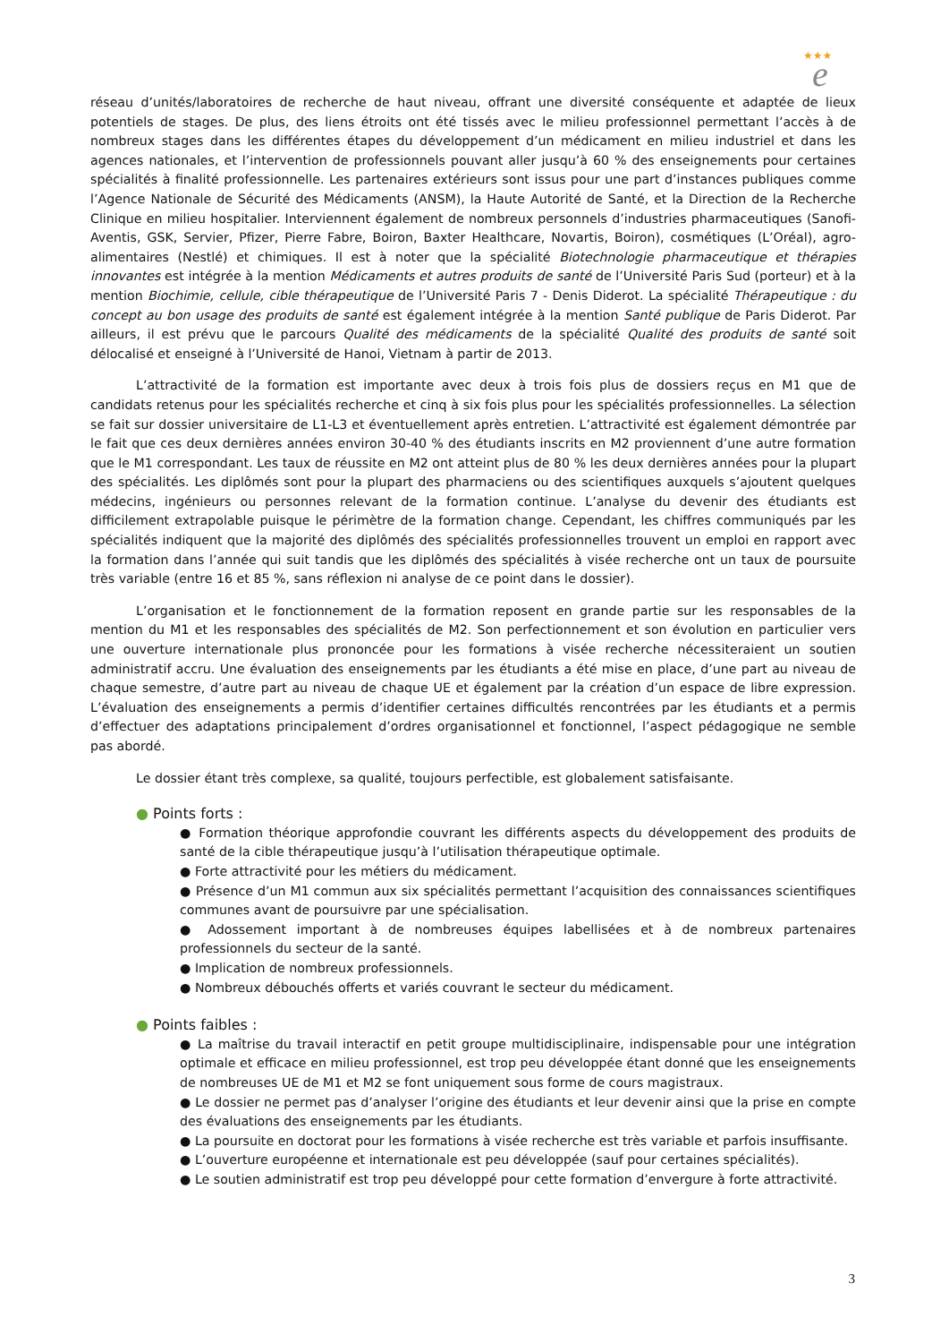★★★
e
réseau d’unités/laboratoires de recherche de haut niveau, offrant une diversité conséquente et adaptée de lieux potentiels de stages. De plus, des liens étroits ont été tissés avec le milieu professionnel permettant l’accès à de nombreux stages dans les différentes étapes du développement d’un médicament en milieu industriel et dans les agences nationales, et l’intervention de professionnels pouvant aller jusqu’à 60 % des enseignements pour certaines spécialités à finalité professionnelle. Les partenaires extérieurs sont issus pour une part d’instances publiques comme l’Agence Nationale de Sécurité des Médicaments (ANSM), la Haute Autorité de Santé, et la Direction de la Recherche Clinique en milieu hospitalier. Interviennent également de nombreux personnels d’industries pharmaceutiques (Sanofi-Aventis, GSK, Servier, Pfizer, Pierre Fabre, Boiron, Baxter Healthcare, Novartis, Boiron), cosmétiques (L’Oréal), agro-alimentaires (Nestlé) et chimiques. Il est à noter que la spécialité Biotechnologie pharmaceutique et thérapies innovantes est intégrée à la mention Médicaments et autres produits de santé de l’Université Paris Sud (porteur) et à la mention Biochimie, cellule, cible thérapeutique de l’Université Paris 7 - Denis Diderot. La spécialité Thérapeutique : du concept au bon usage des produits de santé est également intégrée à la mention Santé publique de Paris Diderot. Par ailleurs, il est prévu que le parcours Qualité des médicaments de la spécialité Qualité des produits de santé soit délocalisé et enseigné à l’Université de Hanoi, Vietnam à partir de 2013.
L’attractivité de la formation est importante avec deux à trois fois plus de dossiers reçus en M1 que de candidats retenus pour les spécialités recherche et cinq à six fois plus pour les spécialités professionnelles. La sélection se fait sur dossier universitaire de L1-L3 et éventuellement après entretien. L’attractivité est également démontrée par le fait que ces deux dernières années environ 30-40 % des étudiants inscrits en M2 proviennent d’une autre formation que le M1 correspondant. Les taux de réussite en M2 ont atteint plus de 80 % les deux dernières années pour la plupart des spécialités. Les diplômés sont pour la plupart des pharmaciens ou des scientifiques auxquels s’ajoutent quelques médecins, ingénieurs ou personnes relevant de la formation continue. L’analyse du devenir des étudiants est difficilement extrapolable puisque le périmètre de la formation change. Cependant, les chiffres communiqués par les spécialités indiquent que la majorité des diplômés des spécialités professionnelles trouvent un emploi en rapport avec la formation dans l’année qui suit tandis que les diplômés des spécialités à visée recherche ont un taux de poursuite très variable (entre 16 et 85 %, sans réflexion ni analyse de ce point dans le dossier).
L’organisation et le fonctionnement de la formation reposent en grande partie sur les responsables de la mention du M1 et les responsables des spécialités de M2. Son perfectionnement et son évolution en particulier vers une ouverture internationale plus prononcée pour les formations à visée recherche nécessiteraient un soutien administratif accru. Une évaluation des enseignements par les étudiants a été mise en place, d’une part au niveau de chaque semestre, d’autre part au niveau de chaque UE et également par la création d’un espace de libre expression. L’évaluation des enseignements a permis d’identifier certaines difficultés rencontrées par les étudiants et a permis d’effectuer des adaptations principalement d’ordres organisationnel et fonctionnel, l’aspect pédagogique ne semble pas abordé.
Le dossier étant très complexe, sa qualité, toujours perfectible, est globalement satisfaisante.
● Points forts :
● Formation théorique approfondie couvrant les différents aspects du développement des produits de santé de la cible thérapeutique jusqu’à l’utilisation thérapeutique optimale.
● Forte attractivité pour les métiers du médicament.
● Présence d’un M1 commun aux six spécialités permettant l’acquisition des connaissances scientifiques communes avant de poursuivre par une spécialisation.
● Adossement important à de nombreuses équipes labellisées et à de nombreux partenaires professionnels du secteur de la santé.
● Implication de nombreux professionnels.
● Nombreux débouchés offerts et variés couvrant le secteur du médicament.
● Points faibles :
● La maîtrise du travail interactif en petit groupe multidisciplinaire, indispensable pour une intégration optimale et efficace en milieu professionnel, est trop peu développée étant donné que les enseignements de nombreuses UE de M1 et M2 se font uniquement sous forme de cours magistraux.
● Le dossier ne permet pas d’analyser l’origine des étudiants et leur devenir ainsi que la prise en compte des évaluations des enseignements par les étudiants.
● La poursuite en doctorat pour les formations à visée recherche est très variable et parfois insuffisante.
● L’ouverture européenne et internationale est peu développée (sauf pour certaines spécialités).
● Le soutien administratif est trop peu développé pour cette formation d’envergure à forte attractivité.
3